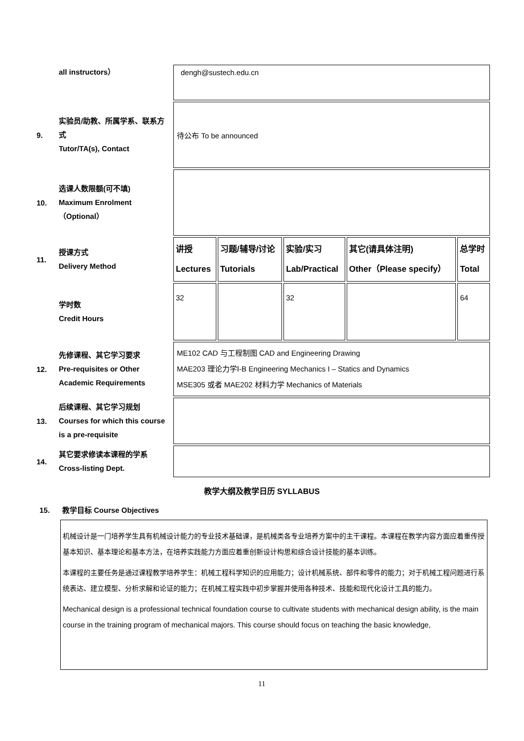| | all instructors） | dengh@sustech.edu.cn | | | | |
| 9. | 实验员/助教、所属学系、联系方式 Tutor/TA(s), Contact | 待公布 To be announced | | | | |
| 10. | 选课人数限额(可不填) Maximum Enrolment （Optional） | | | | | |
| 11. | 授课方式 Delivery Method | 讲授 Lectures | 习题/辅导/讨论 Tutorials | 实验/实习 Lab/Practical | 其它(请具体注明) Other（Please specify） | 总学时 Total |
| | 学时数 Credit Hours | 32 | | 32 | | 64 |
| 12. | 先修课程、其它学习要求 Pre-requisites or Other Academic Requirements | ME102 CAD 与工程制图 CAD and Engineering Drawing MAE203 理论力学Ⅰ-B Engineering Mechanics I – Statics and Dynamics MSE305 或者 MAE202 材料力学 Mechanics of Materials | | | | |
| 13. | 后续课程、其它学习规划 Courses for which this course is a pre-requisite | | | | | |
| 14. | 其它要求修读本课程的学系 Cross-listing Dept. | | | | | |
教学大纲及教学日历 SYLLABUS
15. 教学目标 Course Objectives
机械设计是一门培养学生具有机械设计能力的专业技术基础课，是机械类各专业培养方案中的主干课程。本课程在教学内容方面应着重传授基本知识、基本理论和基本方法，在培养实践能力方面应着重创新设计构思和综合设计技能的基本训练。
本课程的主要任务是通过课程教学培养学生：机械工程科学知识的应用能力；设计机械系统、部件和零件的能力；对于机械工程问题进行系统表达、建立模型、分析求解和论证的能力；在机械工程实践中初步掌握并使用各种技术、技能和现代化设计工具的能力。
Mechanical design is a professional technical foundation course to cultivate students with mechanical design ability, is the main course in the training program of mechanical majors. This course should focus on teaching the basic knowledge,
11